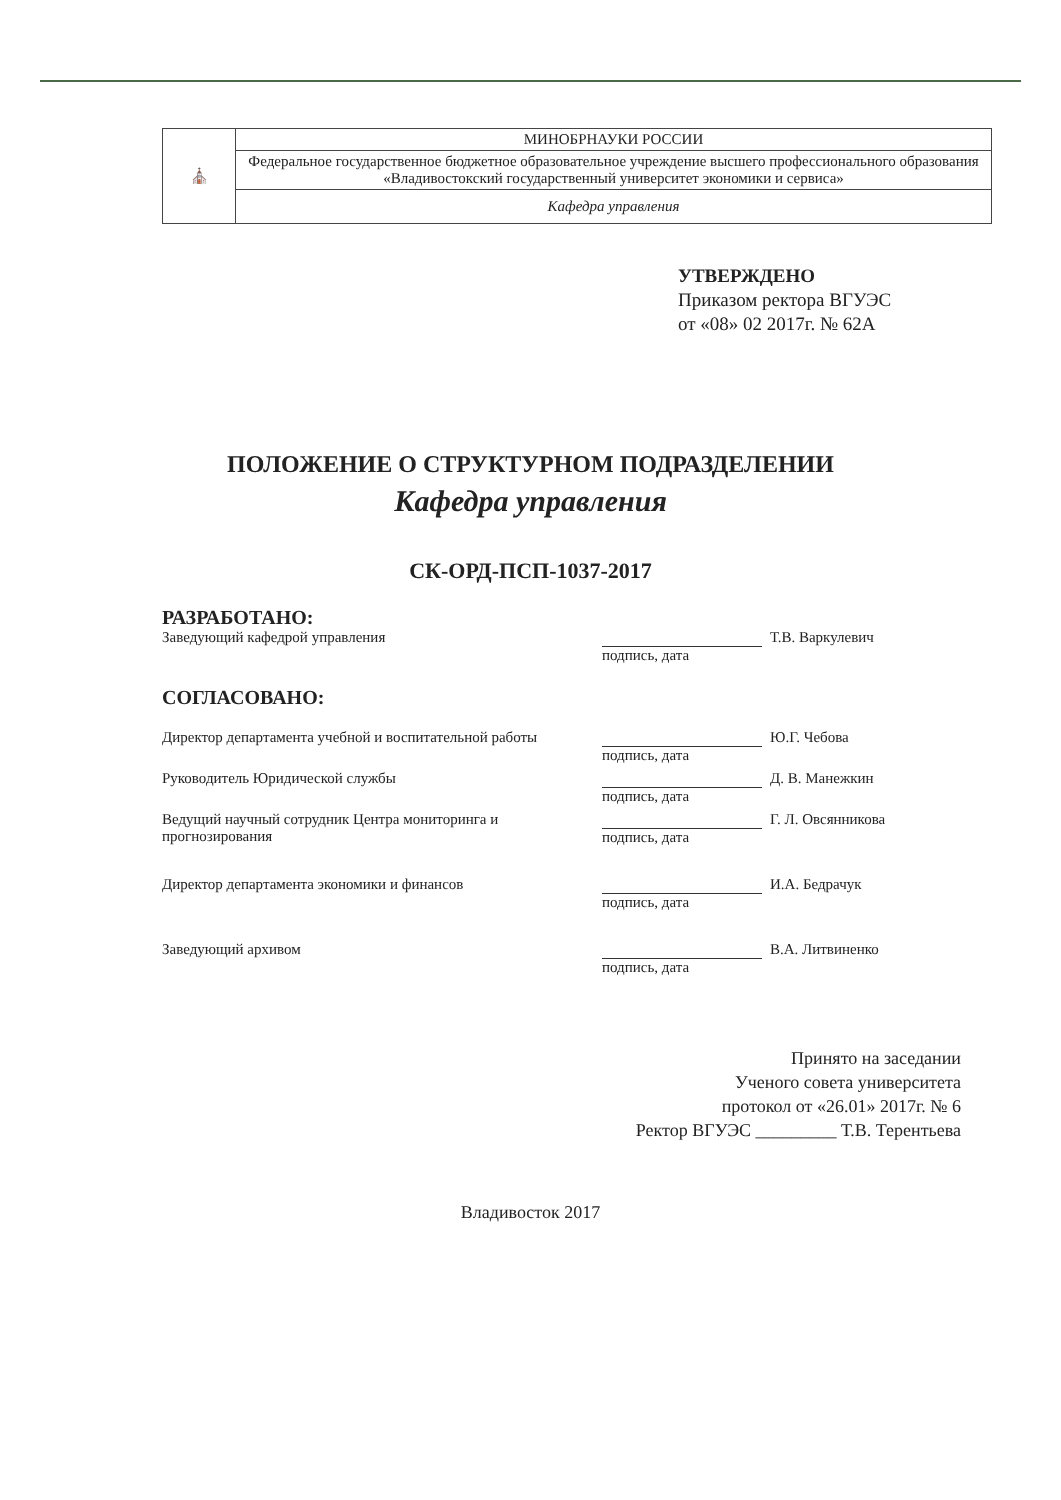| ⛪ | МИНОБРНАУКИ РОССИИ |
| | Федеральное государственное бюджетное образовательное учреждение высшего профессионального образования «Владивостокский государственный университет экономики и сервиса» |
| | Кафедра управления |
УТВЕРЖДЕНО
Приказом ректора ВГУЭС
от «08» 02 2017г. № 62А
ПОЛОЖЕНИЕ О СТРУКТУРНОМ ПОДРАЗДЕЛЕНИИ
Кафедра управления
СК-ОРД-ПСП-1037-2017
РАЗРАБОТАНО:
Заведующий кафедрой управления Т.В. Варкулевич
подпись, дата
СОГЛАСОВАНО:
Директор департамента учебной и воспитательной работы
Ю.Г. Чебова
подпись, дата
Руководитель Юридической службы Д. В. Манежкин
подпись, дата
Ведущий научный сотрудник Центра мониторинга и прогнозирования
Г. Л. Овсянникова
подпись, дата
Директор департамента экономики и финансов И.А. Бедрачук
подпись, дата
Заведующий архивом В.А. Литвиненко
подпись, дата
Принято на заседании
Ученого совета университета
протокол от «26.01» 2017г. № 6
Ректор ВГУЭС _________ Т.В. Терентьева
Владивосток 2017